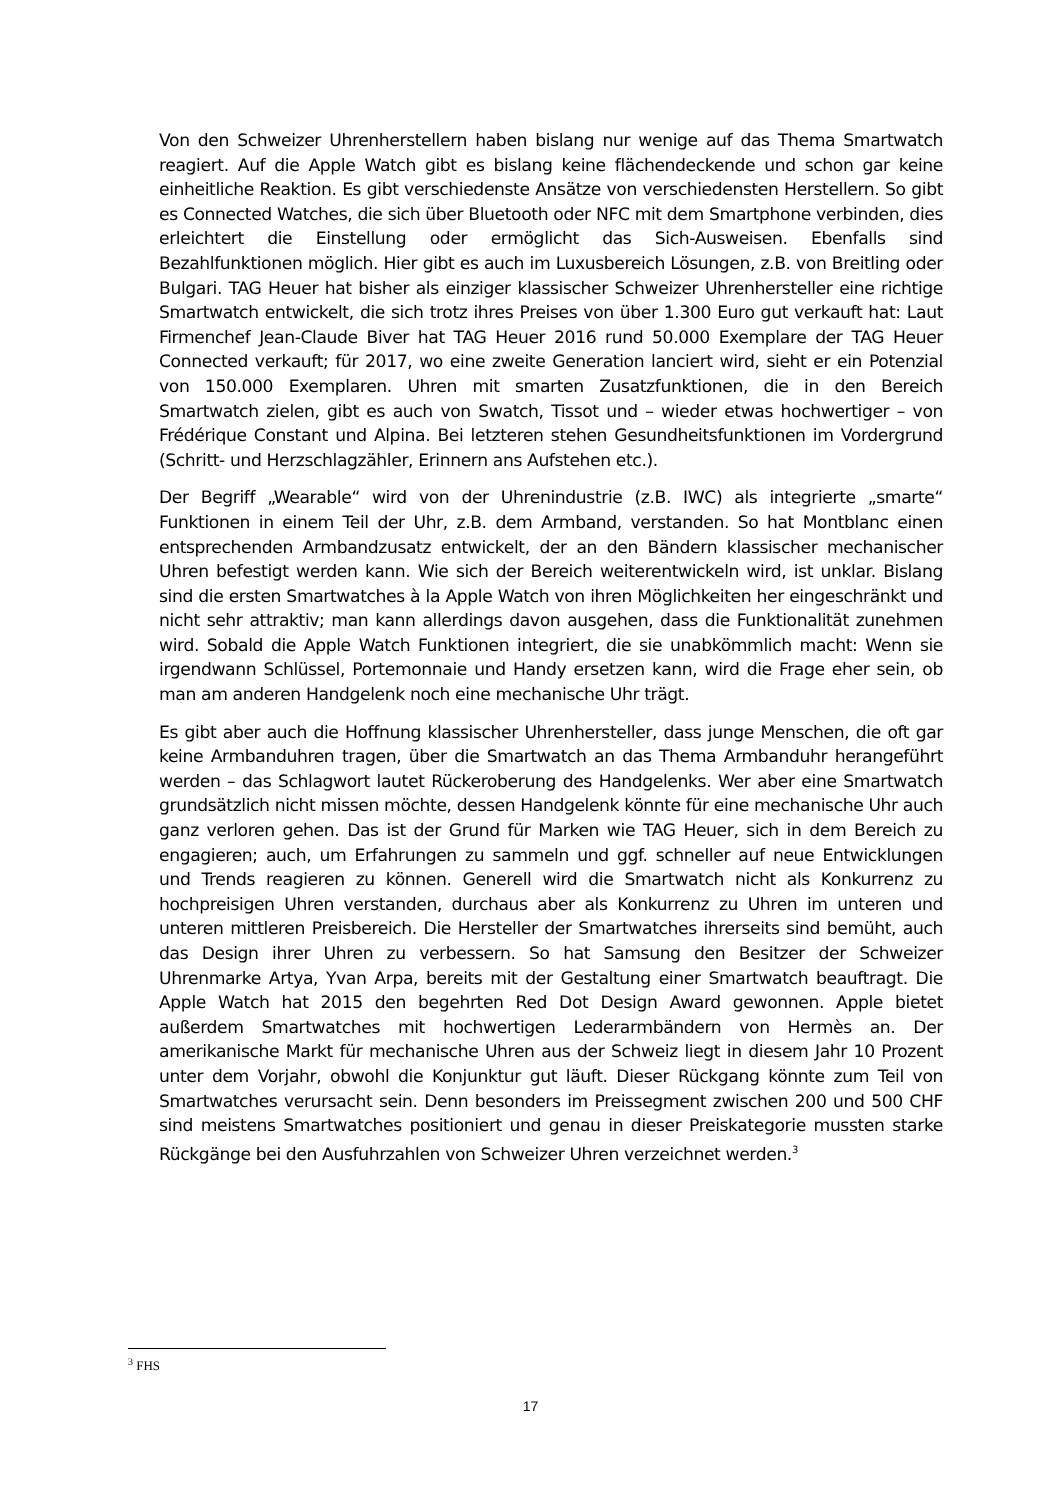Von den Schweizer Uhrenherstellern haben bislang nur wenige auf das Thema Smartwatch reagiert. Auf die Apple Watch gibt es bislang keine flächendeckende und schon gar keine einheitliche Reaktion. Es gibt verschiedenste Ansätze von verschiedensten Herstellern. So gibt es Connected Watches, die sich über Bluetooth oder NFC mit dem Smartphone verbinden, dies erleichtert die Einstellung oder ermöglicht das Sich-Ausweisen. Ebenfalls sind Bezahlfunktionen möglich. Hier gibt es auch im Luxusbereich Lösungen, z.B. von Breitling oder Bulgari. TAG Heuer hat bisher als einziger klassischer Schweizer Uhrenhersteller eine richtige Smartwatch entwickelt, die sich trotz ihres Preises von über 1.300 Euro gut verkauft hat: Laut Firmenchef Jean-Claude Biver hat TAG Heuer 2016 rund 50.000 Exemplare der TAG Heuer Connected verkauft; für 2017, wo eine zweite Generation lanciert wird, sieht er ein Potenzial von 150.000 Exemplaren. Uhren mit smarten Zusatzfunktionen, die in den Bereich Smartwatch zielen, gibt es auch von Swatch, Tissot und – wieder etwas hochwertiger – von Frédérique Constant und Alpina. Bei letzteren stehen Gesundheitsfunktionen im Vordergrund (Schritt- und Herzschlagzähler, Erinnern ans Aufstehen etc.).
Der Begriff „Wearable“ wird von der Uhrenindustrie (z.B. IWC) als integrierte „smarte“ Funktionen in einem Teil der Uhr, z.B. dem Armband, verstanden. So hat Montblanc einen entsprechenden Armbandzusatz entwickelt, der an den Bändern klassischer mechanischer Uhren befestigt werden kann. Wie sich der Bereich weiterentwickeln wird, ist unklar. Bislang sind die ersten Smartwatches à la Apple Watch von ihren Möglichkeiten her eingeschränkt und nicht sehr attraktiv; man kann allerdings davon ausgehen, dass die Funktionalität zunehmen wird. Sobald die Apple Watch Funktionen integriert, die sie unabkömmlich macht: Wenn sie irgendwann Schlüssel, Portemonnaie und Handy ersetzen kann, wird die Frage eher sein, ob man am anderen Handgelenk noch eine mechanische Uhr trägt.
Es gibt aber auch die Hoffnung klassischer Uhrenhersteller, dass junge Menschen, die oft gar keine Armbanduhren tragen, über die Smartwatch an das Thema Armbanduhr herangeführt werden – das Schlagwort lautet Rückeroberung des Handgelenks. Wer aber eine Smartwatch grundsätzlich nicht missen möchte, dessen Handgelenk könnte für eine mechanische Uhr auch ganz verloren gehen. Das ist der Grund für Marken wie TAG Heuer, sich in dem Bereich zu engagieren; auch, um Erfahrungen zu sammeln und ggf. schneller auf neue Entwicklungen und Trends reagieren zu können. Generell wird die Smartwatch nicht als Konkurrenz zu hochpreisigen Uhren verstanden, durchaus aber als Konkurrenz zu Uhren im unteren und unteren mittleren Preisbereich. Die Hersteller der Smartwatches ihrerseits sind bemüht, auch das Design ihrer Uhren zu verbessern. So hat Samsung den Besitzer der Schweizer Uhrenmarke Artya, Yvan Arpa, bereits mit der Gestaltung einer Smartwatch beauftragt. Die Apple Watch hat 2015 den begehrten Red Dot Design Award gewonnen. Apple bietet außerdem Smartwatches mit hochwertigen Lederarmbändern von Hermès an. Der amerikanische Markt für mechanische Uhren aus der Schweiz liegt in diesem Jahr 10 Prozent unter dem Vorjahr, obwohl die Konjunktur gut läuft. Dieser Rückgang könnte zum Teil von Smartwatches verursacht sein. Denn besonders im Preissegment zwischen 200 und 500 CHF sind meistens Smartwatches positioniert und genau in dieser Preiskategorie mussten starke Rückgänge bei den Ausfuhrzahlen von Schweizer Uhren verzeichnet werden.<sup>3</sup>
<sup>3</sup> FHS
17